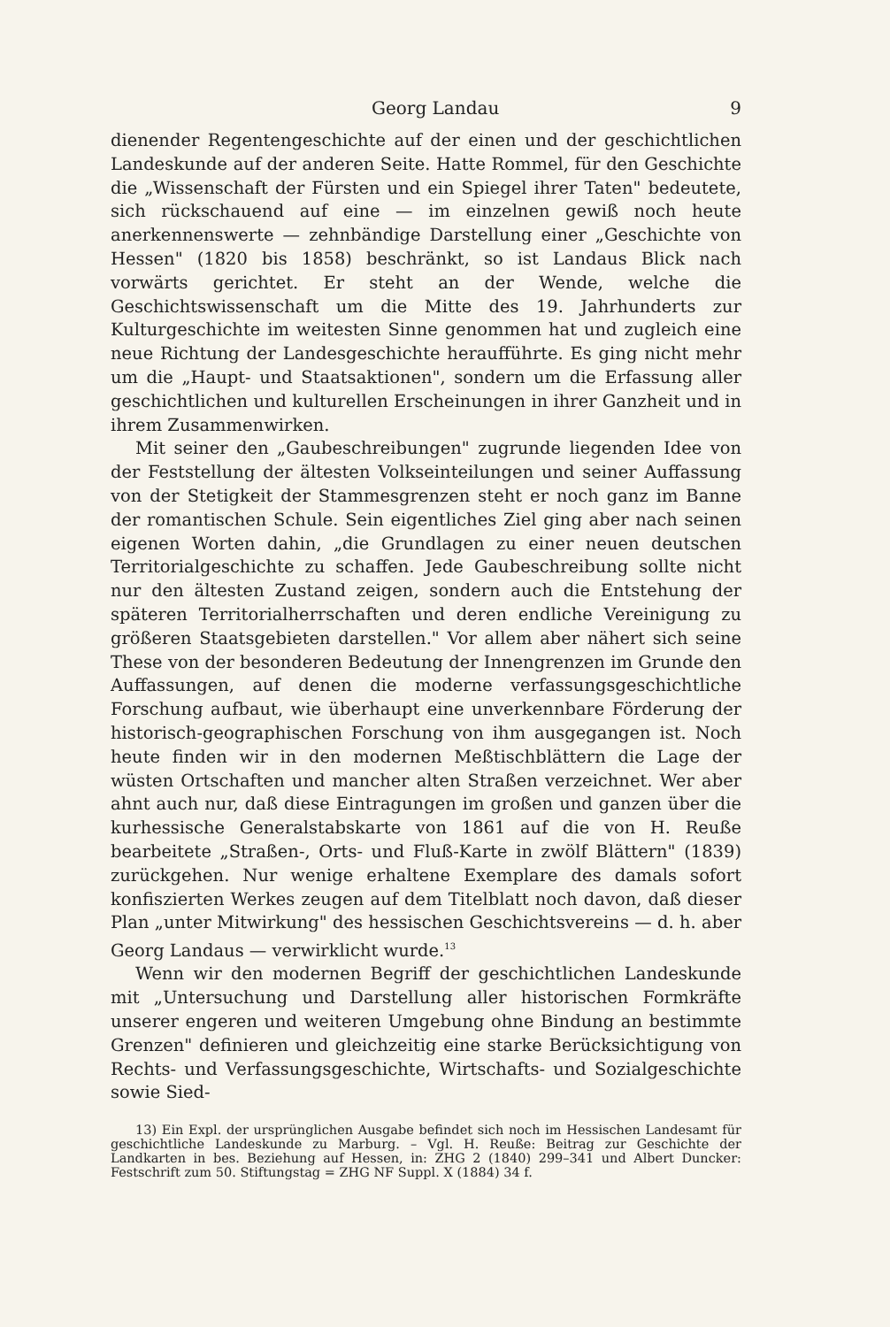Georg Landau 9
dienender Regentengeschichte auf der einen und der geschichtlichen Landeskunde auf der anderen Seite. Hatte Rommel, für den Geschichte die „Wissenschaft der Fürsten und ein Spiegel ihrer Taten" bedeutete, sich rückschauend auf eine — im einzelnen gewiß noch heute anerkennenswerte — zehnbändige Darstellung einer „Geschichte von Hessen" (1820 bis 1858) beschränkt, so ist Landaus Blick nach vorwärts gerichtet. Er steht an der Wende, welche die Geschichtswissenschaft um die Mitte des 19. Jahrhunderts zur Kulturgeschichte im weitesten Sinne genommen hat und zugleich eine neue Richtung der Landesgeschichte heraufführte. Es ging nicht mehr um die „Haupt- und Staatsaktionen", sondern um die Erfassung aller geschichtlichen und kulturellen Erscheinungen in ihrer Ganzheit und in ihrem Zusammenwirken.
Mit seiner den „Gaubeschreibungen" zugrunde liegenden Idee von der Feststellung der ältesten Volkseinteilungen und seiner Auffassung von der Stetigkeit der Stammesgrenzen steht er noch ganz im Banne der romantischen Schule. Sein eigentliches Ziel ging aber nach seinen eigenen Worten dahin, „die Grundlagen zu einer neuen deutschen Territorialgeschichte zu schaffen. Jede Gaubeschreibung sollte nicht nur den ältesten Zustand zeigen, sondern auch die Entstehung der späteren Territorialherrschaften und deren endliche Vereinigung zu größeren Staatsgebieten darstellen." Vor allem aber nähert sich seine These von der besonderen Bedeutung der Innengrenzen im Grunde den Auffassungen, auf denen die moderne verfassungsgeschichtliche Forschung aufbaut, wie überhaupt eine unverkennbare Förderung der historisch-geographischen Forschung von ihm ausgegangen ist. Noch heute finden wir in den modernen Meßtischblättern die Lage der wüsten Ortschaften und mancher alten Straßen verzeichnet. Wer aber ahnt auch nur, daß diese Eintragungen im großen und ganzen über die kurhessische Generalstabskarte von 1861 auf die von H. Reuße bearbeitete „Straßen-, Orts- und Fluß-Karte in zwölf Blättern" (1839) zurückgehen. Nur wenige erhaltene Exemplare des damals sofort konfiszierten Werkes zeugen auf dem Titelblatt noch davon, daß dieser Plan „unter Mitwirkung" des hessischen Geschichtsvereins — d. h. aber Georg Landaus — verwirklicht wurde.<sup>13</sup>
Wenn wir den modernen Begriff der geschichtlichen Landeskunde mit „Untersuchung und Darstellung aller historischen Formkräfte unserer engeren und weiteren Umgebung ohne Bindung an bestimmte Grenzen" definieren und gleichzeitig eine starke Berücksichtigung von Rechts- und Verfassungsgeschichte, Wirtschafts- und Sozialgeschichte sowie Sied-
13) Ein Expl. der ursprünglichen Ausgabe befindet sich noch im Hessischen Landesamt für geschichtliche Landeskunde zu Marburg. – Vgl. H. Reuße: Beitrag zur Geschichte der Landkarten in bes. Beziehung auf Hessen, in: ZHG 2 (1840) 299–341 und Albert Duncker: Festschrift zum 50. Stiftungstag = ZHG NF Suppl. X (1884) 34 f.